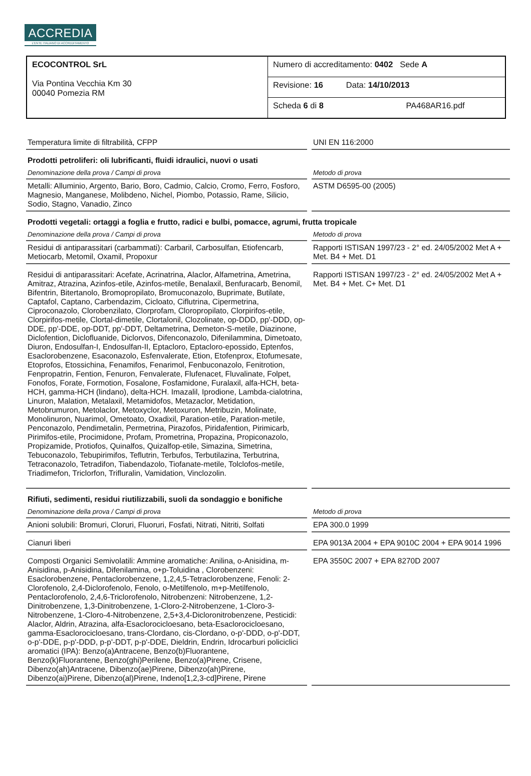ACCREDIA
L'ENTE ITALIANO DI ACCREDITAMENTO
| ECOCONTROL SrL Via Pontina Vecchia Km 30 00040 Pomezia RM | Numero di accreditamento: 0402 Sede A |
| | Revisione: 16 Data: 14/10/2013 |
| | Scheda 6 di 8 PA468AR16.pdf |
Temperatura limite di filtrabilità, CFPP UNI EN 116:2000
Prodotti petroliferi: oli lubrificanti, fluidi idraulici, nuovi o usati
Denominazione della prova / Campi di prova Metodo di prova
Metalli: Alluminio, Argento, Bario, Boro, Cadmio, Calcio, Cromo, Ferro, Fosforo, Magnesio, Manganese, Molibdeno, Nichel, Piombo, Potassio, Rame, Silicio, Sodio, Stagno, Vanadio, Zinco
ASTM D6595-00 (2005)
Prodotti vegetali: ortaggi a foglia e frutto, radici e bulbi, pomacce, agrumi, frutta tropicale
Denominazione della prova / Campi di prova Metodo di prova
Residui di antiparassitari (carbammati): Carbaril, Carbosulfan, Etiofencarb, Metiocarb, Metomil, Oxamil, Propoxur
Rapporti ISTISAN 1997/23 - 2° ed. 24/05/2002 Met A + Met. B4 + Met. D1
Residui di antiparassitari: Acefate, Acrinatrina, Alaclor, Alfametrina, Ametrina, Amitraz, Atrazina, Azinfos-etile, Azinfos-metile, Benalaxil, Benfuracarb, Benomil, Bifentrin, Bitertanolo, Bromopropilato, Bromuconazolo, Buprimate, Butilate, Captafol, Captano, Carbendazim, Cicloato, Ciflutrina, Cipermetrina, Ciproconazolo, Clorobenzilato, Clorprofam, Cloropropilato, Clorpirifos-etile, Clorpirifos-metile, Clortal-dimetile, Clortalonil, Clozolinate, op-DDD, pp'-DDD, op-DDE, pp'-DDE, op-DDT, pp'-DDT, Deltametrina, Demeton-S-metile, Diazinone, Diclofention, Diclofluanide, Diclorvos, Difenconazolo, Difenilammina, Dimetoato, Diuron, Endosulfan-I, Endosulfan-II, Eptacloro, Eptacloro-epossido, Eptenfos, Esaclorobenzene, Esaconazolo, Esfenvalerate, Etion, Etofenprox, Etofumesate, Etoprofos, Etossichina, Fenamifos, Fenarimol, Fenbuconazolo, Fenitrotion, Fenpropatrin, Fention, Fenuron, Fenvalerate, Flufenacet, Fluvalinate, Folpet, Fonofos, Forate, Formotion, Fosalone, Fosfamidone, Furalaxil, alfa-HCH, beta-HCH, gamma-HCH (lindano), delta-HCH. Imazalil, Iprodione, Lambda-cialotrina, Linuron, Malation, Metalaxil, Metamidofos, Metazaclor, Metidation, Metobrumuron, Metolaclor, Metoxyclor, Metoxuron, Metribuzin, Molinate, Monolinuron, Nuarimol, Ometoato, Oxadixil, Paration-etile, Paration-metile, Penconazolo, Pendimetalin, Permetrina, Pirazofos, Piridafention, Pirimicarb, Pirimifos-etile, Procimidone, Profam, Prometrina, Propazina, Propiconazolo, Propizamide, Protiofos, Quinalfos, Quizalfop-etile, Simazina, Simetrina, Tebuconazolo, Tebupirimifos, Teflutrin, Terbufos, Terbutilazina, Terbutrina, Tetraconazolo, Tetradifon, Tiabendazolo, Tiofanate-metile, Tolclofos-metile, Triadimefon, Triclorfon, Trifluralin, Vamidation, Vinclozolin.
Rapporti ISTISAN 1997/23 - 2° ed. 24/05/2002 Met A + Met. B4 + Met. C+ Met. D1
Rifiuti, sedimenti, residui riutilizzabili, suoli da sondaggio e bonifiche
Denominazione della prova / Campi di prova Metodo di prova
Anioni solubili: Bromuri, Cloruri, Fluoruri, Fosfati, Nitrati, Nitriti, Solfati
EPA 300.0 1999
Cianuri liberi EPA 9013A 2004 + EPA 9010C 2004 + EPA 9014 1996
Composti Organici Semivolatili: Ammine aromatiche: Anilina, o-Anisidina, m-Anisidina, p-Anisidina, Difenilamina, o+p-Toluidina , Clorobenzeni: Esaclorobenzene, Pentaclorobenzene, 1,2,4,5-Tetraclorobenzene, Fenoli: 2-Clorofenolo, 2,4-Diclorofenolo, Fenolo, o-Metilfenolo, m+p-Metilfenolo, Pentaclorofenolo, 2,4,6-Triclorofenolo, Nitrobenzeni: Nitrobenzene, 1,2-Dinitrobenzene, 1,3-Dinitrobenzene, 1-Cloro-2-Nitrobenzene, 1-Cloro-3-Nitrobenzene, 1-Cloro-4-Nitrobenzene, 2,5+3,4-Dicloronitrobenzene, Pesticidi: Alaclor, Aldrin, Atrazina, alfa-Esaclorocicloesano, beta-Esaclorocicloesano, gamma-Esaclorocicloesano, trans-Clordano, cis-Clordano, o-p'-DDD, o-p'-DDT, o-p'-DDE, p-p'-DDD, p-p'-DDT, p-p'-DDE, Dieldrin, Endrin, Idrocarburi policiclici aromatici (IPA): Benzo(a)Antracene, Benzo(b)Fluorantene, Benzo(k)Fluorantene, Benzo(ghi)Perilene, Benzo(a)Pirene, Crisene, Dibenzo(ah)Antracene, Dibenzo(ae)Pirene, Dibenzo(ah)Pirene, Dibenzo(ai)Pirene, Dibenzo(al)Pirene, Indeno[1,2,3-cd]Pirene, Pirene
EPA 3550C 2007 + EPA 8270D 2007